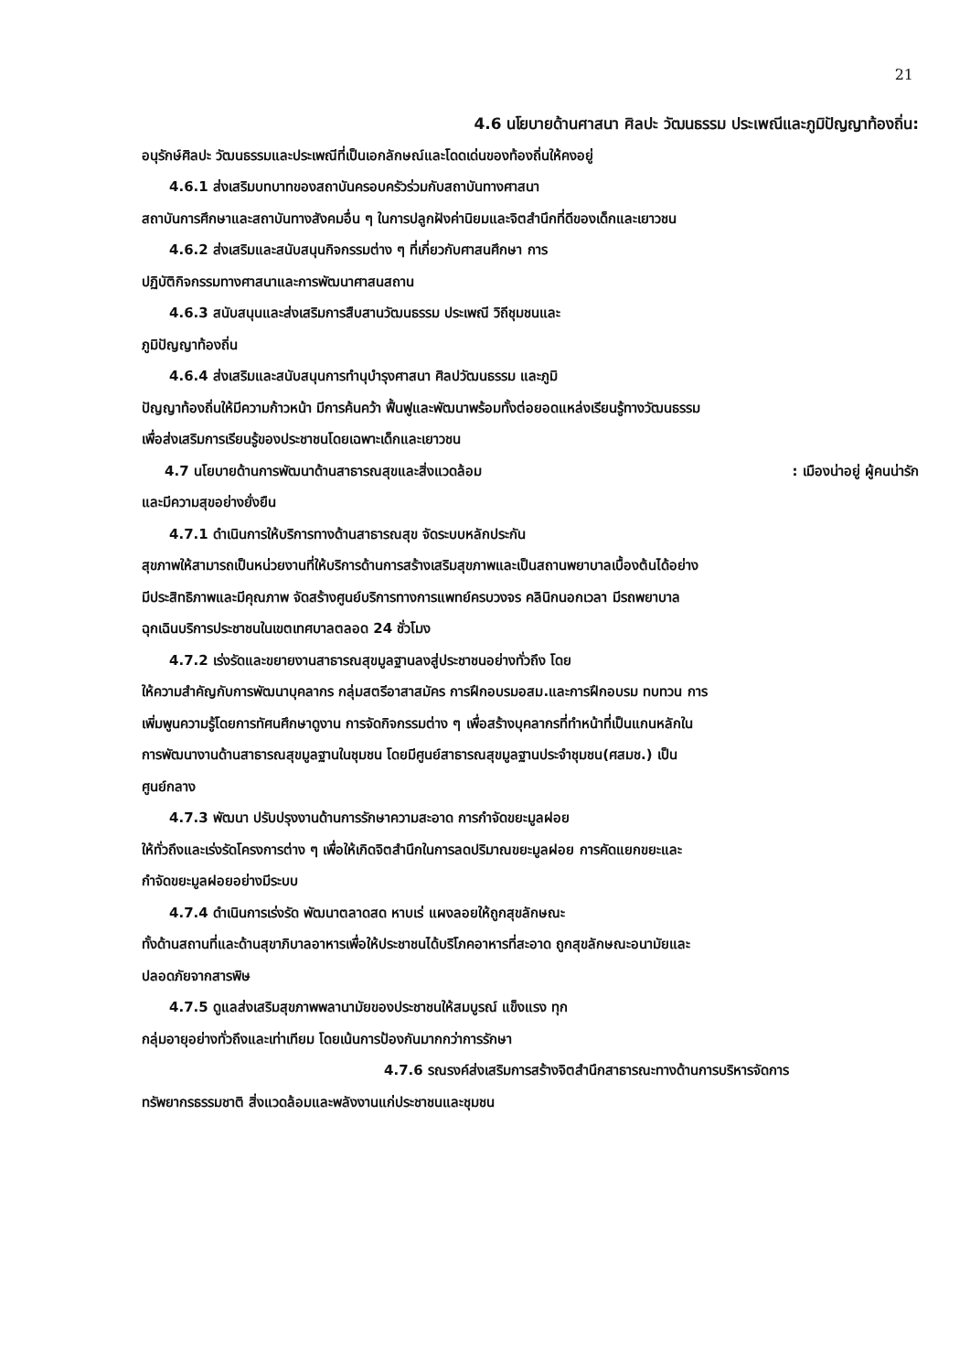21
4.6 นโยบายด้านศาสนา ศิลปะ วัฒนธรรม ประเพณีและภูมิปัญญาท้องถิ่น:
อนุรักษ์ศิลปะ วัฒนธรรมและประเพณีที่เป็นเอกลักษณ์และโดดเด่นของท้องถิ่นให้คงอยู่
4.6.1 ส่งเสริมบทบาทของสถาบันครอบครัวร่วมกับสถาบันทางศาสนา
สถาบันการศึกษาและสถาบันทางสังคมอื่น ๆ ในการปลูกฝังค่านิยมและจิตสำนึกที่ดีของเด็กและเยาวชน
4.6.2 ส่งเสริมและสนับสนุนกิจกรรมต่าง ๆ ที่เกี่ยวกับศาสนศึกษา การ
ปฏิบัติกิจกรรมทางศาสนาและการพัฒนาศาสนสถาน
4.6.3 สนับสนุนและส่งเสริมการสืบสานวัฒนธรรม ประเพณี วิถีชุมชนและ
ภูมิปัญญาท้องถิ่น
4.6.4 ส่งเสริมและสนับสนุนการทำนุบำรุงศาสนา ศิลปวัฒนธรรม และภูมิ
ปัญญาท้องถิ่นให้มีความก้าวหน้า มีการค้นคว้า ฟื้นฟูและพัฒนาพร้อมทั้งต่อยอดแหล่งเรียนรู้ทางวัฒนธรรม
เพื่อส่งเสริมการเรียนรู้ของประชาชนโดยเฉพาะเด็กและเยาวชน
4.7 นโยบายด้านการพัฒนาด้านสาธารณสุขและสิ่งแวดล้อม : เมืองน่าอยู่ ผู้คนน่ารัก
และมีความสุขอย่างยั่งยืน
4.7.1 ดำเนินการให้บริการทางด้านสาธารณสุข จัดระบบหลักประกัน
สุขภาพให้สามารถเป็นหน่วยงานที่ให้บริการด้านการสร้างเสริมสุขภาพและเป็นสถานพยาบาลเบื้องต้นได้อย่าง
มีประสิทธิภาพและมีคุณภาพ จัดสร้างศูนย์บริการทางการแพทย์ครบวงจร คลินิกนอกเวลา มีรถพยาบาล
ฉุกเฉินบริการประชาชนในเขตเทศบาลตลอด 24 ชั่วโมง
4.7.2 เร่งรัดและขยายงานสาธารณสุขมูลฐานลงสู่ประชาชนอย่างทั่วถึง โดย
ให้ความสำคัญกับการพัฒนาบุคลากร กลุ่มสตรีอาสาสมัคร การฝึกอบรมอสม.และการฝึกอบรม ทบทวน การ
เพิ่มพูนความรู้โดยการทัศนศึกษาดูงาน การจัดกิจกรรมต่าง ๆ เพื่อสร้างบุคลากรที่ทำหน้าที่เป็นแกนหลักใน
การพัฒนางานด้านสาธารณสุขมูลฐานในชุมชน โดยมีศูนย์สาธารณสุขมูลฐานประจำชุมชน(ศสมช.) เป็น
ศูนย์กลาง
4.7.3 พัฒนา ปรับปรุงงานด้านการรักษาความสะอาด การกำจัดขยะมูลฝอย
ให้ทั่วถึงและเร่งรัดโครงการต่าง ๆ เพื่อให้เกิดจิตสำนึกในการลดปริมาณขยะมูลฝอย การคัดแยกขยะและ
กำจัดขยะมูลฝอยอย่างมีระบบ
4.7.4 ดำเนินการเร่งรัด พัฒนาตลาดสด หาบเร่ แผงลอยให้ถูกสุขลักษณะ
ทั้งด้านสถานที่และด้านสุขาภิบาลอาหารเพื่อให้ประชาชนได้บริโภคอาหารที่สะอาด ถูกสุขลักษณะอนามัยและ
ปลอดภัยจากสารพิษ
4.7.5 ดูแลส่งเสริมสุขภาพพลานามัยของประชาชนให้สมบูรณ์ แข็งแรง ทุก
กลุ่มอายุอย่างทั่วถึงและเท่าเทียม โดยเน้นการป้องกันมากกว่าการรักษา
4.7.6 รณรงค์ส่งเสริมการสร้างจิตสำนึกสาธารณะทางด้านการบริหารจัดการ
ทรัพยากรธรรมชาติ สิ่งแวดล้อมและพลังงานแก่ประชาชนและชุมชน